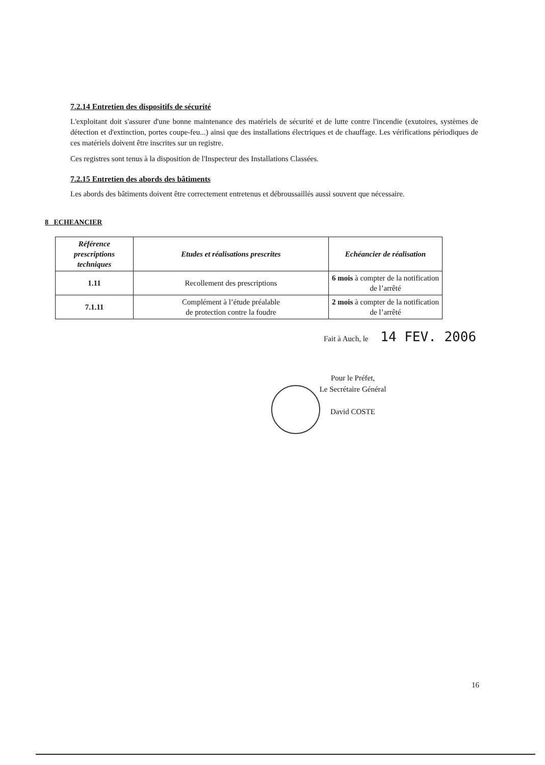7.2.14 Entretien des dispositifs de sécurité
L'exploitant doit s'assurer d'une bonne maintenance des matériels de sécurité et de lutte contre l'incendie (exutoires, systèmes de détection et d'extinction, portes coupe-feu...) ainsi que des installations électriques et de chauffage. Les vérifications périodiques de ces matériels doivent être inscrites sur un registre.
Ces registres sont tenus à la disposition de l'Inspecteur des Installations Classées.
7.2.15 Entretien des abords des bâtiments
Les abords des bâtiments doivent être correctement entretenus et débroussaillés aussi souvent que nécessaire.
8 ECHEANCIER
| Référence prescriptions techniques | Etudes et réalisations prescrites | Echéancier de réalisation |
| --- | --- | --- |
| 1.11 | Recollement des prescriptions | 6 mois à compter de la notification de l’arrêté |
| 7.1.11 | Complément à l’étude préalable de protection contre la foudre | 2 mois à compter de la notification de l’arrêté |
Fait à Auch, le 14 FEV. 2006
Pour le Préfet,
Le Secrétaire Général
David COSTE
16